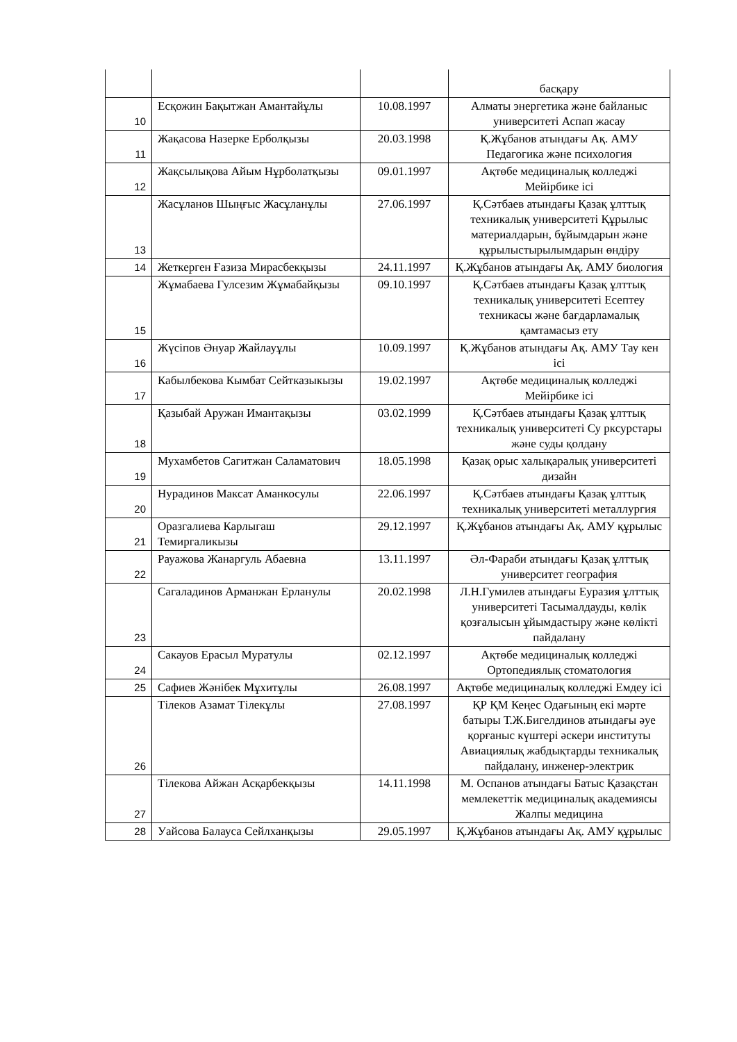| | | | басқару |
| 10 | Есқожин Бақытжан Амантайұлы | 10.08.1997 | Алматы энергетика және байланыс университеті Аспап жасау |
| 11 | Жақасова Назерке Ерболқызы | 20.03.1998 | Қ.Жұбанов атындағы Ақ. АМУ Педагогика және психология |
| 12 | Жақсылықова Айым Нұрболатқызы | 09.01.1997 | Ақтөбе медициналық колледжі Мейірбике ісі |
| 13 | Жасұланов Шыңғыс Жасұланұлы | 27.06.1997 | Қ.Сәтбаев атындағы Қазақ ұлттық техникалық университеті Құрылыс материалдарын, бұйымдарын және құрылыстырылымдарын өндіру |
| 14 | Жеткерген Ғазиза Мирасбекқызы | 24.11.1997 | Қ.Жұбанов атындағы Ақ. АМУ биология |
| 15 | Жұмабаева Гулсезим Жұмабайқызы | 09.10.1997 | Қ.Сәтбаев атындағы Қазақ ұлттық техникалық университеті Есептеу техникасы және бағдарламалық қамтамасыз ету |
| 16 | Жүсіпов Әнуар Жайлауұлы | 10.09.1997 | Қ.Жұбанов атындағы Ақ. АМУ Тау кен ісі |
| 17 | Кабылбекова Кымбат Сейтказыкызы | 19.02.1997 | Ақтөбе медициналық колледжі Мейірбике ісі |
| 18 | Қазыбай Аружан Имантақызы | 03.02.1999 | Қ.Сәтбаев атындағы Қазақ ұлттық техникалық университеті Су рксурстары және суды қолдану |
| 19 | Мухамбетов Сагитжан Саламатович | 18.05.1998 | Қазақ орыс халықаралық университеті дизайн |
| 20 | Нурадинов Максат Аманкосулы | 22.06.1997 | Қ.Сәтбаев атындағы Қазақ ұлттық техникалық университеті металлургия |
| 21 | Оразгалиева Карлыгаш Темиргаликызы | 29.12.1997 | Қ.Жұбанов атындағы Ақ. АМУ құрылыс |
| 22 | Рауажова Жанаргуль Абаевна | 13.11.1997 | Әл-Фараби атындағы Қазақ ұлттық университет география |
| 23 | Сагаладинов Арманжан Ерланулы | 20.02.1998 | Л.Н.Гумилев атындағы Еуразия ұлттық университеті Тасымалдауды, көлік қозғалысын ұйымдастыру және көлікті пайдалану |
| 24 | Сакауов Ерасыл Муратулы | 02.12.1997 | Ақтөбе медициналық колледжі Ортопедиялық стоматология |
| 25 | Сафиев Жәнібек Мұхитұлы | 26.08.1997 | Ақтөбе медициналық колледжі Емдеу ісі |
| 26 | Тілеков Азамат Тілекұлы | 27.08.1997 | ҚР ҚМ Кеңес Одағының екі мәрте батыры Т.Ж.Бигелдинов атындағы әуе қорғаныс күштері әскери институты Авиациялық жабдықтарды техникалық пайдалану, инженер-электрик |
| 27 | Тілекова Айжан Асқарбекқызы | 14.11.1998 | М. Оспанов атындағы Батыс Қазақстан мемлекеттік медициналық академиясы Жалпы медицина |
| 28 | Уайсова Балауса Сейлханқызы | 29.05.1997 | Қ.Жұбанов атындағы Ақ. АМУ құрылыс |